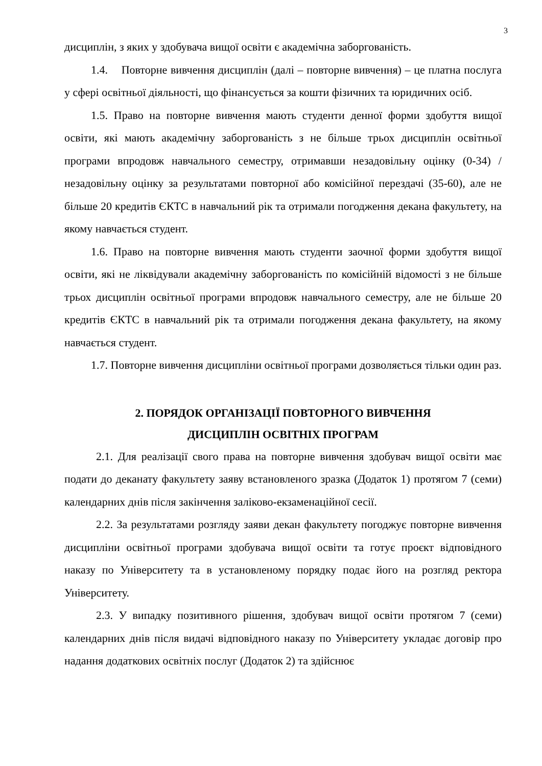3
дисциплін, з яких у здобувача вищої освіти є академічна заборгованість.
1.4. Повторне вивчення дисциплін (далі – повторне вивчення) – це платна послуга у сфері освітньої діяльності, що фінансується за кошти фізичних та юридичних осіб.
1.5. Право на повторне вивчення мають студенти денної форми здобуття вищої освіти, які мають академічну заборгованість з не більше трьох дисциплін освітньої програми впродовж навчального семестру, отримавши незадовільну оцінку (0-34) / незадовільну оцінку за результатами повторної або комісійної перездачі (35-60), але не більше 20 кредитів ЄКТС в навчальний рік та отримали погодження декана факультету, на якому навчається студент.
1.6. Право на повторне вивчення мають студенти заочної форми здобуття вищої освіти, які не ліквідували академічну заборгованість по комісійній відомості з не більше трьох дисциплін освітньої програми впродовж навчального семестру, але не більше 20 кредитів ЄКТС в навчальний рік та отримали погодження декана факультету, на якому навчається студент.
1.7. Повторне вивчення дисципліни освітньої програми дозволяється тільки один раз.
2. ПОРЯДОК ОРГАНІЗАЦІЇ ПОВТОРНОГО ВИВЧЕННЯ
ДИСЦИПЛІН ОСВІТНІХ ПРОГРАМ
2.1. Для реалізації свого права на повторне вивчення здобувач вищої освіти має подати до деканату факультету заяву встановленого зразка (Додаток 1) протягом 7 (семи) календарних днів після закінчення заліково-екзаменаційної сесії.
2.2. За результатами розгляду заяви декан факультету погоджує повторне вивчення дисципліни освітньої програми здобувача вищої освіти та готує проєкт відповідного наказу по Університету та в установленому порядку подає його на розгляд ректора Університету.
2.3. У випадку позитивного рішення, здобувач вищої освіти протягом 7 (семи) календарних днів після видачі відповідного наказу по Університету укладає договір про надання додаткових освітніх послуг (Додаток 2) та здійснює